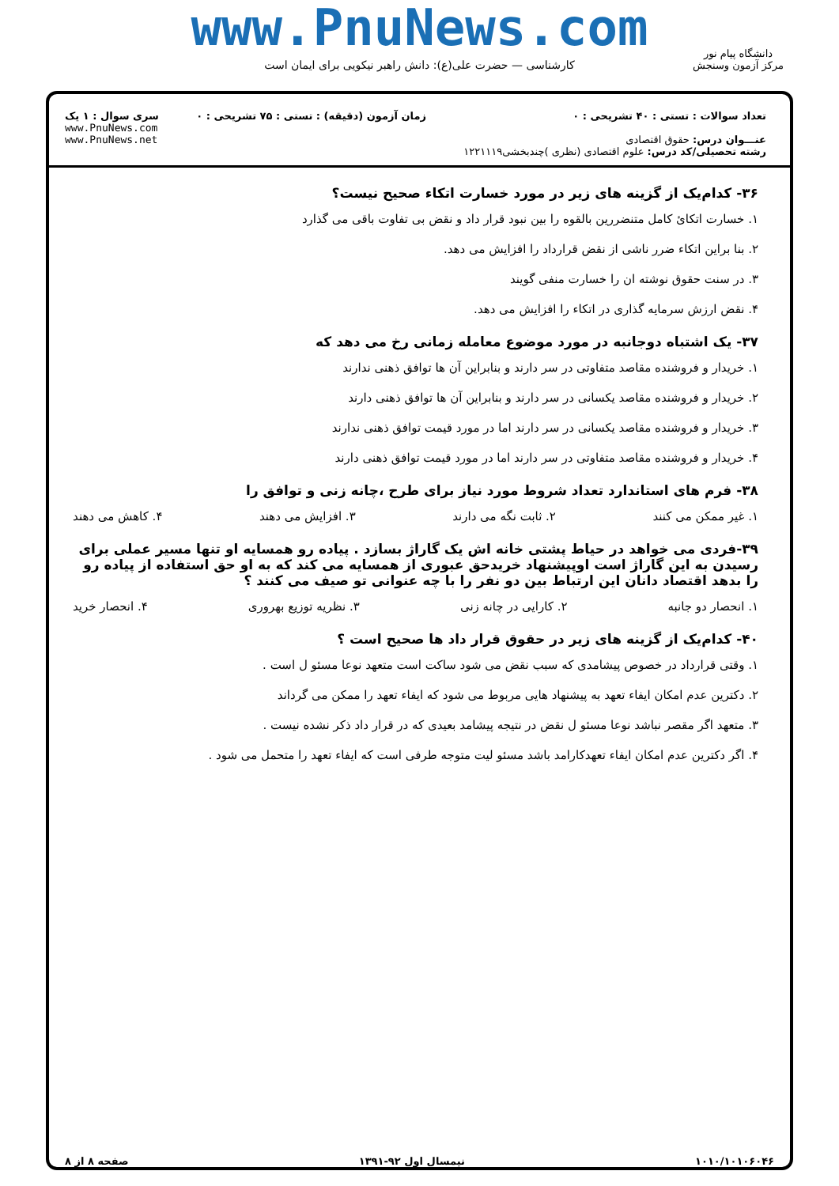www.PnuNews.com
کارشناسی — حضرت علی(ع): دانش راهبر نیکویی برای ایمان است
دانشگاه پیام نور
مرکز آزمون وسنجش
تعداد سوالات : تستی : ۴۰ تشریحی : ۰
عنـــوان درس: حقوق اقتصادی
رشته تحصیلی/کد درس: علوم اقتصادی (نظری )چندبخشی۱۲۲۱۱۱۹
زمان آزمون (دقیقه) : تستی : ۷۵ تشریحی : ۰
سری سوال : ۱ یک
www.PnuNews.com
www.PnuNews.net
۳۶- کدام‌یک از گزینه های زیر در مورد خسارت اتکاء صحیح نیست؟
۱. خسارت اتکائ کامل متنضررین بالقوه را بین نبود قرار داد و نقض بی تفاوت باقی می گذارد
۲. بنا براین اتکاء ضرر ناشی از نقض قرارداد را افزایش می دهد.
۳. در سنت حقوق نوشته ان را خسارت منفی گویند
۴. نقض ارزش سرمایه گذاری در اتکاء را افزایش می دهد.
۳۷- یک اشتباه دوجانبه در مورد موضوع معامله زمانی رخ می دهد که
۱. خریدار و فروشنده مقاصد متفاوتی در سر دارند و بنابراین آن ها توافق ذهنی ندارند
۲. خریدار و فروشنده مقاصد یکسانی در سر دارند و بنابراین آن ها توافق ذهنی دارند
۳. خریدار و فروشنده مقاصد یکسانی در سر دارند اما در مورد قیمت توافق ذهنی ندارند
۴. خریدار و فروشنده مقاصد متفاوتی در سر دارند اما در مورد قیمت توافق ذهنی دارند
۳۸- فرم های استاندارد تعداد شروط مورد نیاز برای طرح ،چانه زنی و توافق را
۱. غیر ممکن می کنند ۲. ثابت نگه می دارند ۳. افزایش می دهند ۴. کاهش می دهند
۳۹-فردی می خواهد در حیاط پشتی خانه اش یک گاراژ بسازد . پیاده رو همسایه او تنها مسیر عملی برای رسیدن به این گاراژ است اوپیشنهاد خریدحق عبوری از همسایه می کند که به او حق استفاده از پیاده رو را بدهد اقتصاد دانان این ارتباط بین دو نفر را با چه عنوانی تو صیف می کنند ؟
۱. انحصار دو جانبه ۲. کارایی در چانه زنی ۳. نظریه توزیع بهروری ۴. انحصار خرید
۴۰- کدام‌یک از گزینه های زیر در حقوق قرار داد ها صحیح است ؟
۱. وقتی قرارداد در خصوص پیشامدی که سبب نقض می شود ساکت است متعهد نوعا مسئو ل است .
۲. دکترین عدم امکان ایفاء تعهد به پیشنهاد هایی مربوط می شود که ایفاء تعهد را ممکن می گرداند
۳. متعهد اگر مقصر نباشد نوعا مسئو ل نقض در نتیجه پیشامد بعیدی که در قرار داد ذکر نشده نیست .
۴. اگر دکترین عدم امکان ایفاء تعهدکارامد باشد مسئو لیت متوجه طرفی است که ایفاء تعهد را متحمل می شود .
۱۰۱۰/۱۰۱۰۶۰۴۶ نیمسال اول ۹۲-۱۳۹۱ صفحه ۸ از ۸